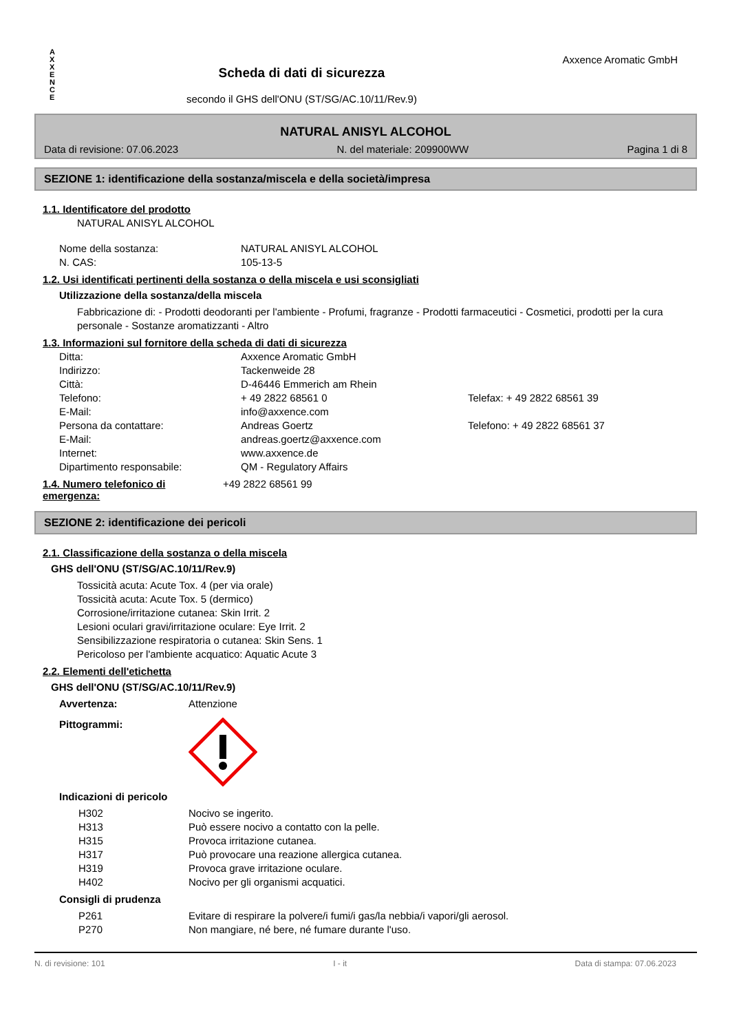A
X
X
E
N
C
E
Scheda di dati di sicurezza
secondo il GHS dell'ONU (ST/SG/AC.10/11/Rev.9)
Axxence Aromatic GmbH
NATURAL ANISYL ALCOHOL
Data di revisione: 07.06.2023 N. del materiale: 209900WW Pagina 1 di 8
SEZIONE 1: identificazione della sostanza/miscela e della società/impresa
1.1. Identificatore del prodotto
NATURAL ANISYL ALCOHOL
Nome della sostanza: NATURAL ANISYL ALCOHOL
N. CAS: 105-13-5
1.2. Usi identificati pertinenti della sostanza o della miscela e usi sconsigliati
Utilizzazione della sostanza/della miscela
Fabbricazione di: - Prodotti deodoranti per l'ambiente - Profumi, fragranze - Prodotti farmaceutici - Cosmetici, prodotti per la cura personale - Sostanze aromatizzanti - Altro
1.3. Informazioni sul fornitore della scheda di dati di sicurezza
Ditta: Axxence Aromatic GmbH
Indirizzo: Tackenweide 28
Città: D-46446 Emmerich am Rhein
Telefono: + 49 2822 68561 0 Telefax: + 49 2822 68561 39
E-Mail: info@axxence.com
Persona da contattare: Andreas Goertz Telefono: + 49 2822 68561 37
E-Mail: andreas.goertz@axxence.com
Internet: www.axxence.de
Dipartimento responsabile: QM - Regulatory Affairs
1.4. Numero telefonico di emergenza:
+49 2822 68561 99
SEZIONE 2: identificazione dei pericoli
2.1. Classificazione della sostanza o della miscela
GHS dell'ONU (ST/SG/AC.10/11/Rev.9)
Tossicità acuta: Acute Tox. 4 (per via orale)
Tossicità acuta: Acute Tox. 5 (dermico)
Corrosione/irritazione cutanea: Skin Irrit. 2
Lesioni oculari gravi/irritazione oculare: Eye Irrit. 2
Sensibilizzazione respiratoria o cutanea: Skin Sens. 1
Pericoloso per l'ambiente acquatico: Aquatic Acute 3
2.2. Elementi dell'etichetta
GHS dell'ONU (ST/SG/AC.10/11/Rev.9)
Avvertenza: Attenzione
Pittogrammi:
Indicazioni di pericolo
H302 Nocivo se ingerito.
H313 Può essere nocivo a contatto con la pelle.
H315 Provoca irritazione cutanea.
H317 Può provocare una reazione allergica cutanea.
H319 Provoca grave irritazione oculare.
H402 Nocivo per gli organismi acquatici.
Consigli di prudenza
P261 Evitare di respirare la polvere/i fumi/i gas/la nebbia/i vapori/gli aerosol.
P270 Non mangiare, né bere, né fumare durante l'uso.
N. di revisione: 101 I - it Data di stampa: 07.06.2023